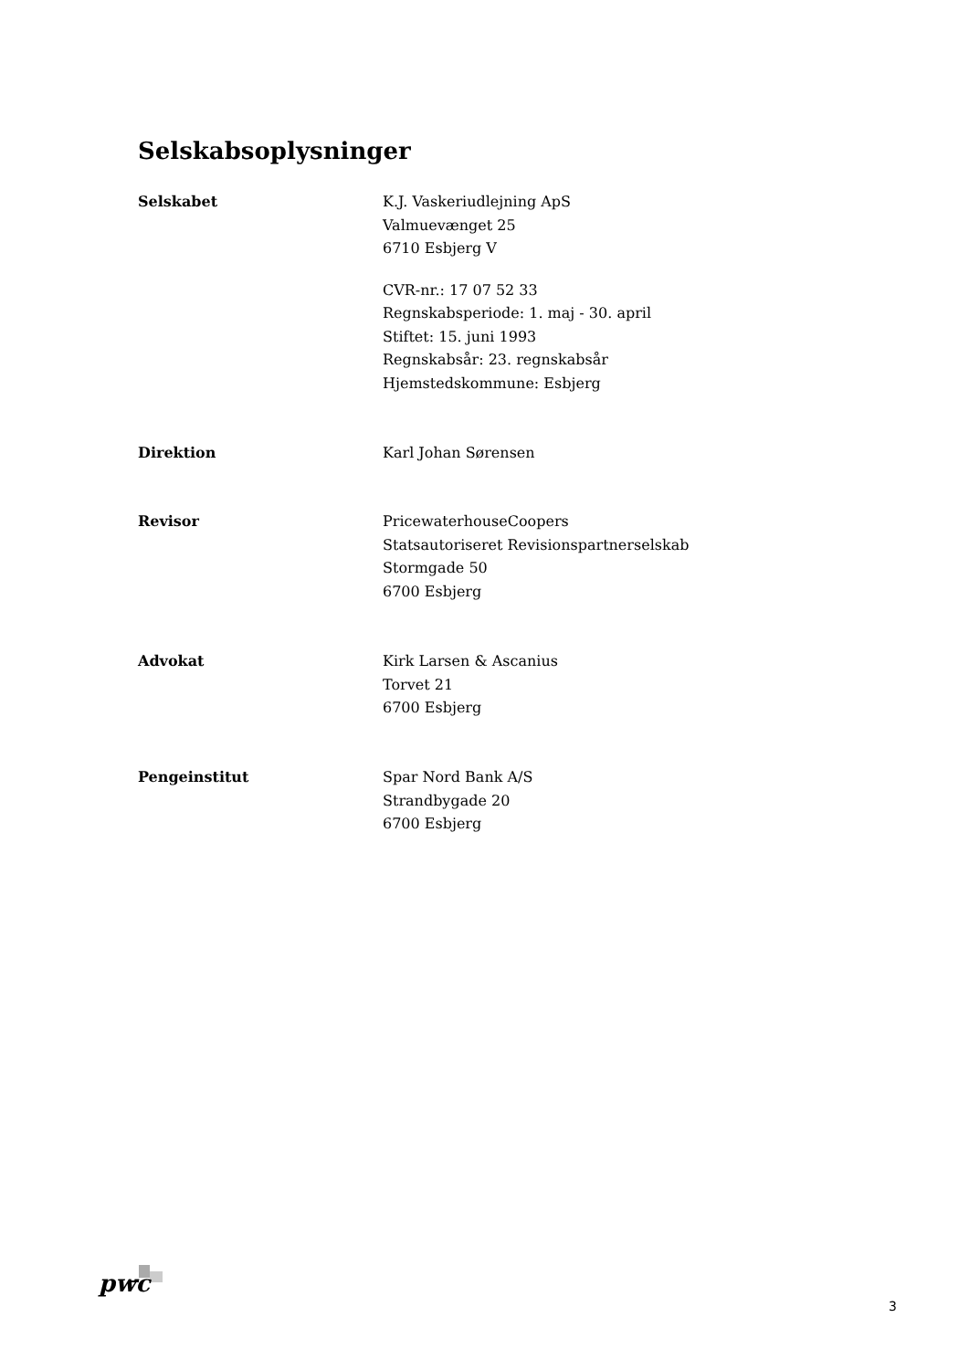Selskabsoplysninger
Selskabet K.J. Vaskeriudlejning ApS
Valmuevænget 25
6710 Esbjerg V
CVR-nr.: 17 07 52 33
Regnskabsperiode: 1. maj - 30. april
Stiftet: 15. juni 1993
Regnskabsår: 23. regnskabsår
Hjemstedskommune: Esbjerg
Direktion Karl Johan Sørensen
Revisor PricewaterhouseCoopers
Statsautoriseret Revisionspartnerselskab
Stormgade 50
6700 Esbjerg
Advokat Kirk Larsen & Ascanius
Torvet 21
6700 Esbjerg
Pengeinstitut Spar Nord Bank A/S
Strandbygade 20
6700 Esbjerg
pwc
3